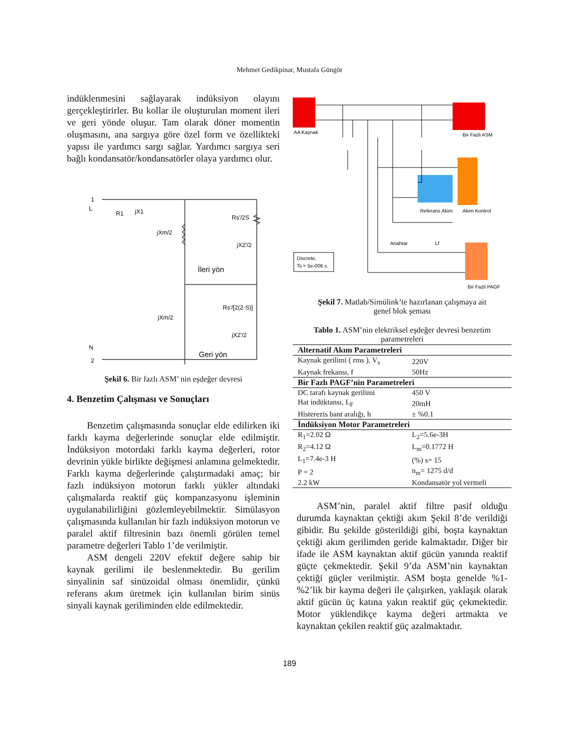Mehmet Gedikpinar, Mustafa Güngör
indüklenmesini sağlayarak indüksiyon olayını gerçekleştirirler. Bu kollar ile oluşturulan moment ileri ve geri yönde oluşur. Tam olarak döner momentin oluşmasını, ana sargıya göre özel form ve özellikteki yapısı ile yardımcı sargı sağlar. Yardımcı sargıya seri bağlı kondansatör/kondansatörler olaya yardımcı olur.
1
L
R1
jX1
jXm/2
Rs'/2S
jX2'/2
İleri yön
Rs'/[2(2-S)]
jXm/2
jX2'/2
Geri yön
N
2
Şekil 6. Bir fazlı ASM’ nin eşdeğer devresi
4. Benzetim Çalışması ve Sonuçları
Benzetim çalışmasında sonuçlar elde edilirken iki farklı kayma değerlerinde sonuçlar elde edilmiştir. İndüksiyon motordaki farklı kayma değerleri, rotor devrinin yükle birlikte değişmesi anlamına gelmektedir. Farklı kayma değerlerinde çalıştırmadaki amaç; bir fazlı indüksiyon motorun farklı yükler altındaki çalışmalarda reaktif güç kompanzasyonu işleminin uygulanabilirliğini gözlemleyebilmektir. Simülasyon çalışmasında kullanılan bir fazlı indüksiyon motorun ve paralel aktif filtresinin bazı önemli görülen temel parametre değerleri Tablo 1’de verilmiştir.
ASM dengeli 220V efektif değere sahip bir kaynak gerilimi ile beslenmektedir. Bu gerilim sinyalinin saf sinüzoidal olması önemlidir, çünkü referans akım üretmek için kullanılan birim sinüs sinyali kaynak geriliminden elde edilmektedir.
AA Kaynak
Bir Fazli ASM
Referans Akim
Akim Kontrol
Anahtar
Lf
Discrete,
Ts = 5e-006 s.
Bir Fazli PAGF
Şekil 7. Matlab/Simülink’te hazırlanan çalışmaya ait
genel blok şeması
Tablo 1. ASM’nin elektriksel eşdeğer devresi benzetim parametreleri
| Alternatif Akım Parametreleri | |
| --- | --- |
| Kaynak gerilimi ( rms ), V<sub>s</sub> | 220V |
| Kaynak frekansı, f | 50Hz |
| Bir Fazlı PAGF’nin Parametreleri | |
| DC tarafı kaynak gerilimi | 450 V |
| Hat indüktansı, L<sub>F</sub> | 20mH |
| Histerezis bant aralığı, h | ± %0.1 |
| İndüksiyon Motor Parametreleri | |
| R<sub>1</sub>=2.02 Ω | L<sub>2</sub>=5.6e-3H |
| R<sub>2</sub>=4.12 Ω | L<sub>m</sub>=0.1772 H |
| L<sub>1</sub>=7.4e-3 H | (%) s= 15 |
| P = 2 | n<sub>m</sub>= 1275 d/d |
| 2.2 kW | Kondansatör yol vermeli |
ASM’nin, paralel aktif filtre pasif olduğu durumda kaynaktan çektiği akım Şekil 8’de verildiği gibidir. Bu şekilde gösterildiği gibi, boşta kaynaktan çektiği akım gerilimden geride kalmaktadır. Diğer bir ifade ile ASM kaynaktan aktif gücün yanında reaktif güçte çekmektedir. Şekil 9’da ASM’nin kaynaktan çektiği güçler verilmiştir. ASM boşta genelde %1-%2’lik bir kayma değeri ile çalışırken, yaklaşık olarak aktif gücün üç katına yakın reaktif güç çekmektedir. Motor yüklendikçe kayma değeri artmakta ve kaynaktan çekilen reaktif güç azalmaktadır.
189